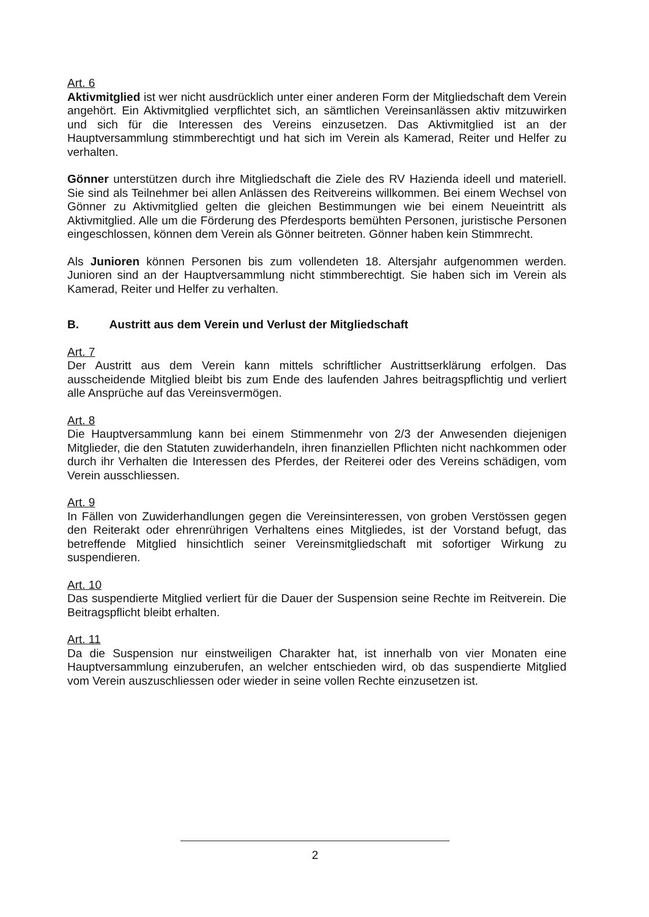Art. 6
Aktivmitglied ist wer nicht ausdrücklich unter einer anderen Form der Mitgliedschaft dem Verein angehört. Ein Aktivmitglied verpflichtet sich, an sämtlichen Vereinsanlässen aktiv mitzuwirken und sich für die Interessen des Vereins einzusetzen. Das Aktivmitglied ist an der Hauptversammlung stimmberechtigt und hat sich im Verein als Kamerad, Reiter und Helfer zu verhalten.
Gönner unterstützen durch ihre Mitgliedschaft die Ziele des RV Hazienda ideell und materiell. Sie sind als Teilnehmer bei allen Anlässen des Reitvereins willkommen. Bei einem Wechsel von Gönner zu Aktivmitglied gelten die gleichen Bestimmungen wie bei einem Neueintritt als Aktivmitglied. Alle um die Förderung des Pferdesports bemühten Personen, juristische Personen eingeschlossen, können dem Verein als Gönner beitreten. Gönner haben kein Stimmrecht.
Als Junioren können Personen bis zum vollendeten 18. Altersjahr aufgenommen werden. Junioren sind an der Hauptversammlung nicht stimmberechtigt. Sie haben sich im Verein als Kamerad, Reiter und Helfer zu verhalten.
B. Austritt aus dem Verein und Verlust der Mitgliedschaft
Art. 7
Der Austritt aus dem Verein kann mittels schriftlicher Austrittserklärung erfolgen. Das ausscheidende Mitglied bleibt bis zum Ende des laufenden Jahres beitragspflichtig und verliert alle Ansprüche auf das Vereinsvermögen.
Art. 8
Die Hauptversammlung kann bei einem Stimmenmehr von 2/3 der Anwesenden diejenigen Mitglieder, die den Statuten zuwiderhandeln, ihren finanziellen Pflichten nicht nachkommen oder durch ihr Verhalten die Interessen des Pferdes, der Reiterei oder des Vereins schädigen, vom Verein ausschliessen.
Art. 9
In Fällen von Zuwiderhandlungen gegen die Vereinsinteressen, von groben Verstössen gegen den Reiterakt oder ehrenrührigen Verhaltens eines Mitgliedes, ist der Vorstand befugt, das betreffende Mitglied hinsichtlich seiner Vereinsmitgliedschaft mit sofortiger Wirkung zu suspendieren.
Art. 10
Das suspendierte Mitglied verliert für die Dauer der Suspension seine Rechte im Reitverein. Die Beitragspflicht bleibt erhalten.
Art. 11
Da die Suspension nur einstweiligen Charakter hat, ist innerhalb von vier Monaten eine Hauptversammlung einzuberufen, an welcher entschieden wird, ob das suspendierte Mitglied vom Verein auszuschliessen oder wieder in seine vollen Rechte einzusetzen ist.
2